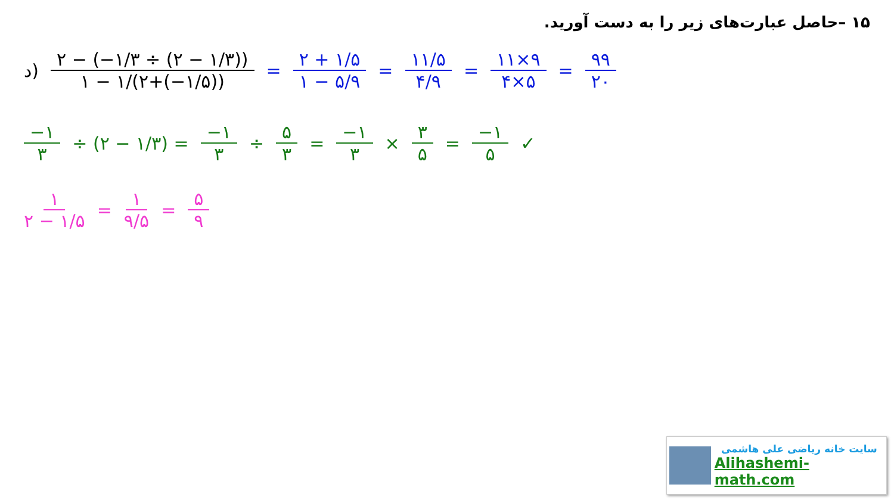۱۵ –حاصل عبارت‌های زیر را به دست آورید.
د) ۲ − (−۱/۳ ÷ (۲ − ۱/۳)) ۱ − ۱/(۲+(−۱/۵)) = ۲ + ۱/۵ ۱ − ۵/۹ = ۱۱/۵ ۴/۹ = ۱۱×۹ ۴×۵ = ۹۹ ۲۰
−۱ ۳ ÷ (۲ − ۱/۳) = −۱ ۳ ÷ ۵ ۳ = −۱ ۳ × ۳ ۵ = −۱ ۵ ✓
۱ ۲ − ۱/۵ = ۱ ۹/۵ = ۵ ۹
سایت خانه ریاضی علی هاشمی
Alihashemi-math.com